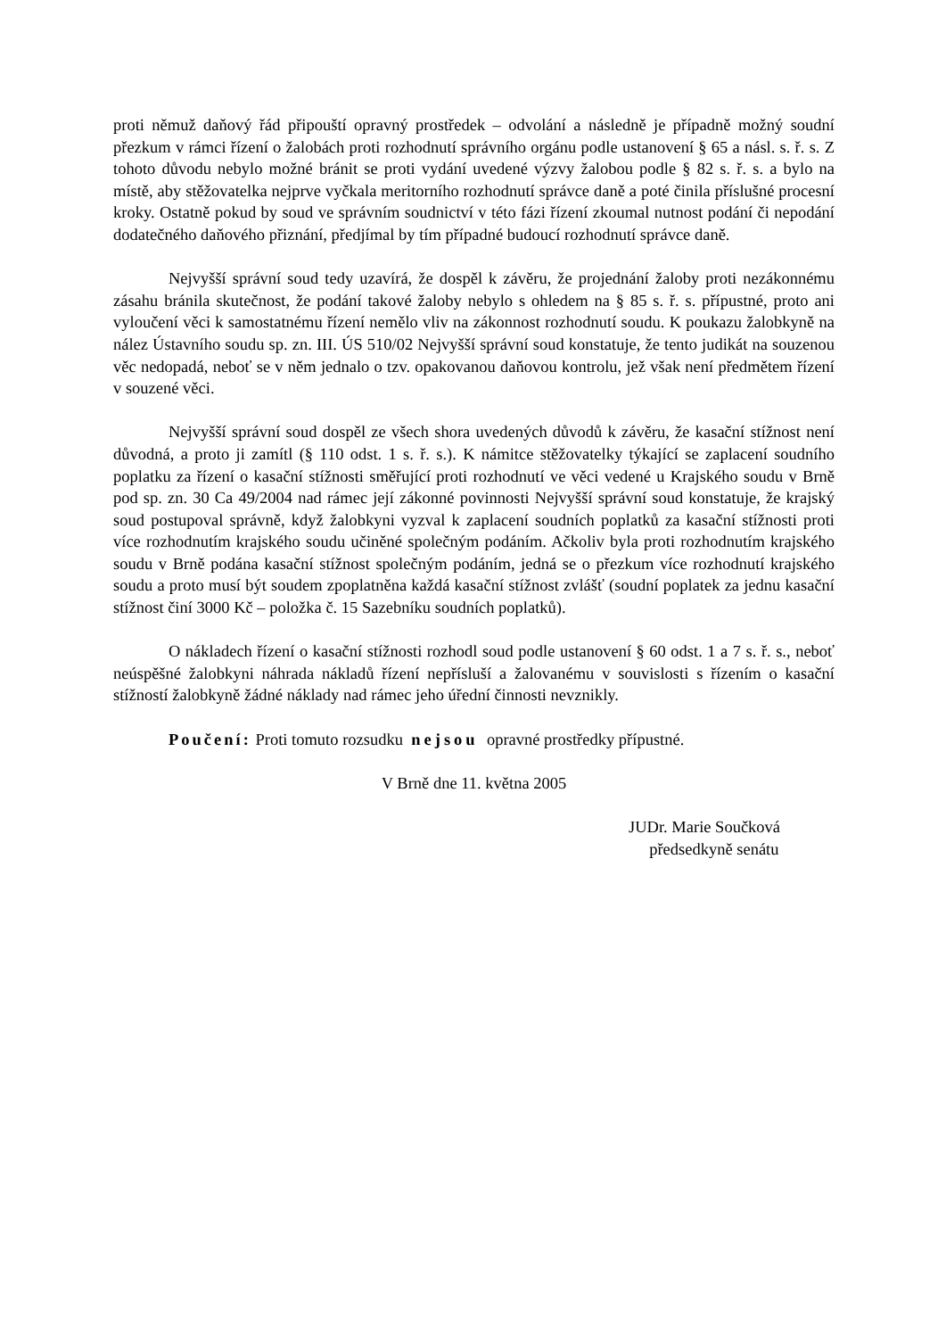proti němuž daňový řád připouští opravný prostředek – odvolání a následně je případně možný soudní přezkum v rámci řízení o žalobách proti rozhodnutí správního orgánu podle ustanovení § 65 a násl. s. ř. s. Z tohoto důvodu nebylo možné bránit se proti vydání uvedené výzvy žalobou podle § 82 s. ř. s. a bylo na místě, aby stěžovatelka nejprve vyčkala meritorního rozhodnutí správce daně a poté činila příslušné procesní kroky. Ostatně pokud by soud ve správním soudnictví v této fázi řízení zkoumal nutnost podání či nepodání dodatečného daňového přiznání, předjímal by tím případné budoucí rozhodnutí správce daně.
Nejvyšší správní soud tedy uzavírá, že dospěl k závěru, že projednání žaloby proti nezákonnému zásahu bránila skutečnost, že podání takové žaloby nebylo s ohledem na § 85 s. ř. s. přípustné, proto ani vyloučení věci k samostatnému řízení nemělo vliv na zákonnost rozhodnutí soudu. K poukazu žalobkyně na nález Ústavního soudu sp. zn. III. ÚS 510/02 Nejvyšší správní soud konstatuje, že tento judikát na souzenou věc nedopadá, neboť se v něm jednalo o tzv. opakovanou daňovou kontrolu, jež však není předmětem řízení v souzené věci.
Nejvyšší správní soud dospěl ze všech shora uvedených důvodů k závěru, že kasační stížnost není důvodná, a proto ji zamítl (§ 110 odst. 1 s. ř. s.). K námitce stěžovatelky týkající se zaplacení soudního poplatku za řízení o kasační stížnosti směřující proti rozhodnutí ve věci vedené u Krajského soudu v Brně pod sp. zn. 30 Ca 49/2004 nad rámec její zákonné povinnosti Nejvyšší správní soud konstatuje, že krajský soud postupoval správně, když žalobkyni vyzval k zaplacení soudních poplatků za kasační stížnosti proti více rozhodnutím krajského soudu učiněné společným podáním. Ačkoliv byla proti rozhodnutím krajského soudu v Brně podána kasační stížnost společným podáním, jedná se o přezkum více rozhodnutí krajského soudu a proto musí být soudem zpoplatněna každá kasační stížnost zvlášť (soudní poplatek za jednu kasační stížnost činí 3000 Kč – položka č. 15 Sazebníku soudních poplatků).
O nákladech řízení o kasační stížnosti rozhodl soud podle ustanovení § 60 odst. 1 a 7 s. ř. s., neboť neúspěšné žalobkyni náhrada nákladů řízení nepřísluší a žalovanému v souvislosti s řízením o kasační stížností žalobkyně žádné náklady nad rámec jeho úřední činnosti nevznikly.
Poučení: Proti tomuto rozsudku nejsou opravné prostředky přípustné.
V Brně dne 11. května 2005
JUDr. Marie Součková
předsedkyně senátu